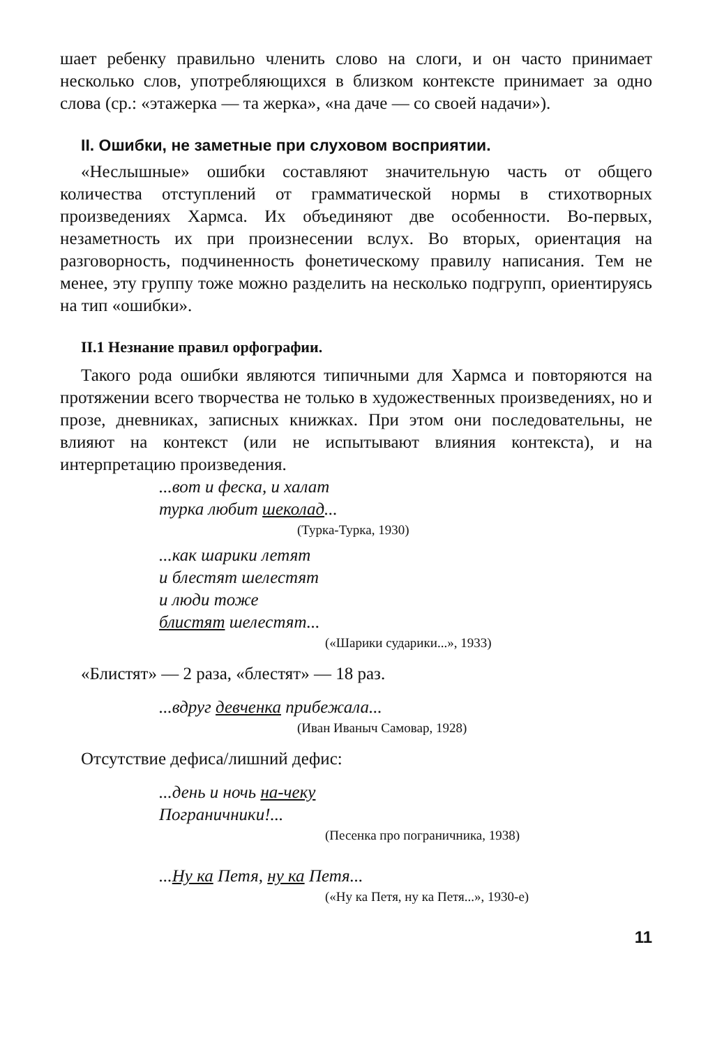шает ребенку правильно членить слово на слоги, и он часто принимает несколько слов, употребляющихся в близком контексте принимает за одно слова (ср.: «этажерка — та жерка», «на даче — со своей надачи»).
II. Ошибки, не заметные при слуховом восприятии.
«Неслышные» ошибки составляют значительную часть от общего количества отступлений от грамматической нормы в стихотворных произведениях Хармса. Их объединяют две особенности. Во-первых, незаметность их при произнесении вслух. Во вторых, ориентация на разговорность, подчиненность фонетическому правилу написания. Тем не менее, эту группу тоже можно разделить на несколько подгрупп, ориентируясь на тип «ошибки».
II.1 Незнание правил орфографии.
Такого рода ошибки являются типичными для Хармса и повторяются на протяжении всего творчества не только в художественных произведениях, но и прозе, дневниках, записных книжках. При этом они последовательны, не влияют на контекст (или не испытывают влияния контекста), и на интерпретацию произведения.
...вот и феска, и халат
турка любит шеколад...
(Турка-Турка, 1930)
...как шарики летят
и блестят шелестят
и люди тоже
блистят шелестят...
(«Шарики сударики...», 1933)
«Блистят» — 2 раза, «блестят» — 18 раз.
...вдруг девченка прибежала...
(Иван Иваныч Самовар, 1928)
Отсутствие дефиса/лишний дефис:
...день и ночь на-чеку
Пограничники!...
(Песенка про пограничника, 1938)
...Ну ка Петя, ну ка Петя...
(«Ну ка Петя, ну ка Петя...», 1930-е)
11